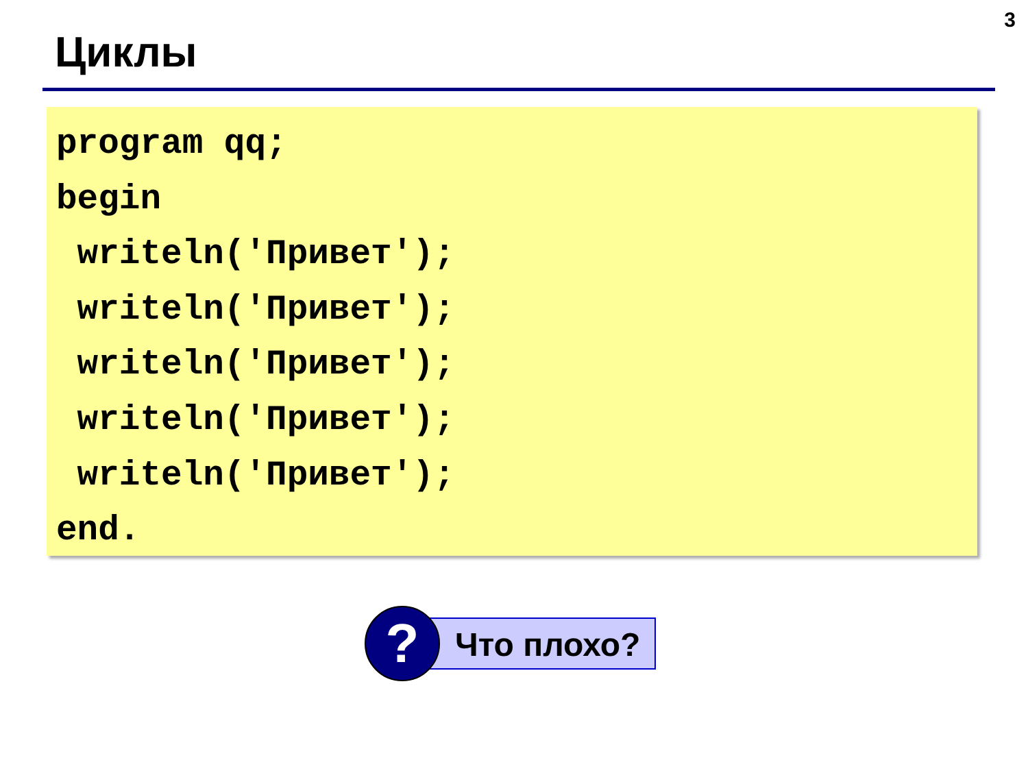3
Циклы
program qq;
begin
 writeln('Привет');
 writeln('Привет');
 writeln('Привет');
 writeln('Привет');
 writeln('Привет');
end.
?
Что плохо?